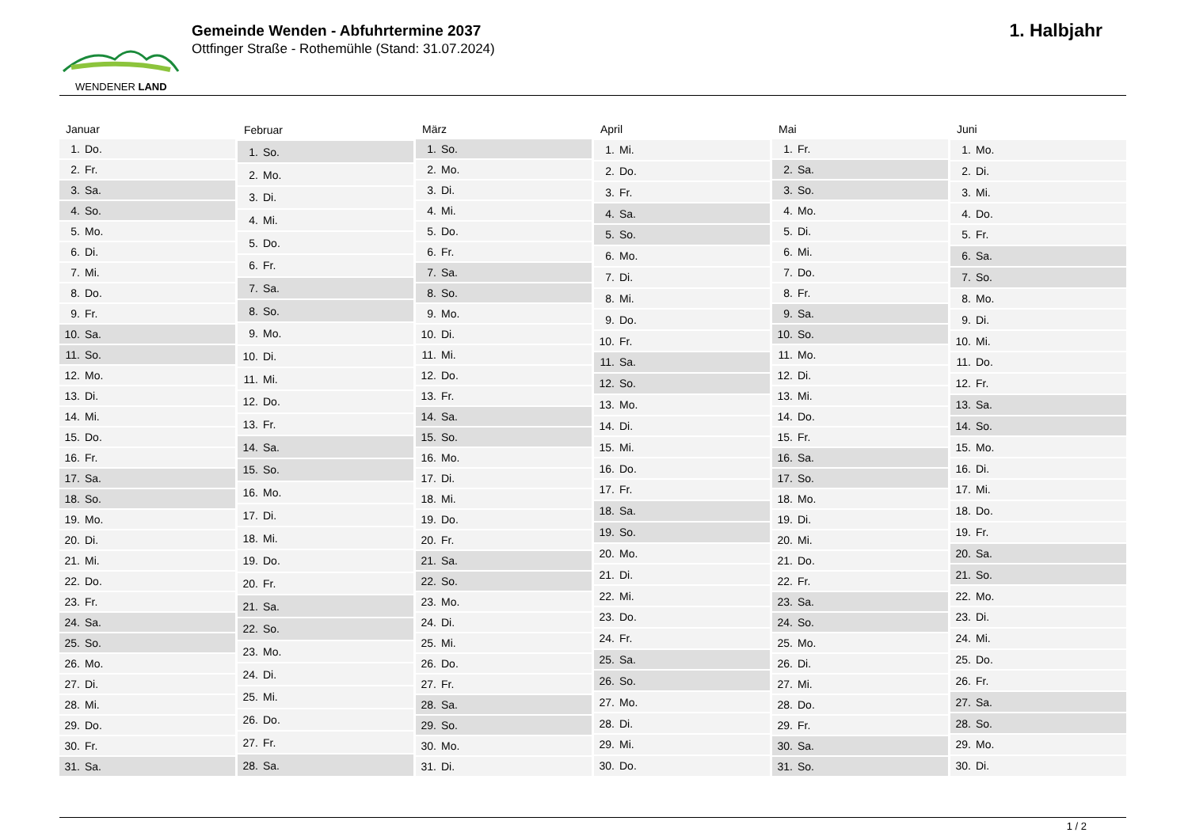WENDENER LAND
Gemeinde Wenden - Abfuhrtermine 2037
Ottfinger Straße - Rothemühle (Stand: 31.07.2024)
1. Halbjahr
| Januar | |
| --- | --- |
| 1. | Do. |
| 2. | Fr. |
| 3. | Sa. |
| 4. | So. |
| 5. | Mo. |
| 6. | Di. |
| 7. | Mi. |
| 8. | Do. |
| 9. | Fr. |
| 10. | Sa. |
| 11. | So. |
| 12. | Mo. |
| 13. | Di. |
| 14. | Mi. |
| 15. | Do. |
| 16. | Fr. |
| 17. | Sa. |
| 18. | So. |
| 19. | Mo. |
| 20. | Di. |
| 21. | Mi. |
| 22. | Do. |
| 23. | Fr. |
| 24. | Sa. |
| 25. | So. |
| 26. | Mo. |
| 27. | Di. |
| 28. | Mi. |
| 29. | Do. |
| 30. | Fr. |
| 31. | Sa. |
| Februar | |
| --- | --- |
| 1. | So. |
| 2. | Mo. |
| 3. | Di. |
| 4. | Mi. |
| 5. | Do. |
| 6. | Fr. |
| 7. | Sa. |
| 8. | So. |
| 9. | Mo. |
| 10. | Di. |
| 11. | Mi. |
| 12. | Do. |
| 13. | Fr. |
| 14. | Sa. |
| 15. | So. |
| 16. | Mo. |
| 17. | Di. |
| 18. | Mi. |
| 19. | Do. |
| 20. | Fr. |
| 21. | Sa. |
| 22. | So. |
| 23. | Mo. |
| 24. | Di. |
| 25. | Mi. |
| 26. | Do. |
| 27. | Fr. |
| 28. | Sa. |
| März | |
| --- | --- |
| 1. | So. |
| 2. | Mo. |
| 3. | Di. |
| 4. | Mi. |
| 5. | Do. |
| 6. | Fr. |
| 7. | Sa. |
| 8. | So. |
| 9. | Mo. |
| 10. | Di. |
| 11. | Mi. |
| 12. | Do. |
| 13. | Fr. |
| 14. | Sa. |
| 15. | So. |
| 16. | Mo. |
| 17. | Di. |
| 18. | Mi. |
| 19. | Do. |
| 20. | Fr. |
| 21. | Sa. |
| 22. | So. |
| 23. | Mo. |
| 24. | Di. |
| 25. | Mi. |
| 26. | Do. |
| 27. | Fr. |
| 28. | Sa. |
| 29. | So. |
| 30. | Mo. |
| 31. | Di. |
| April | |
| --- | --- |
| 1. | Mi. |
| 2. | Do. |
| 3. | Fr. |
| 4. | Sa. |
| 5. | So. |
| 6. | Mo. |
| 7. | Di. |
| 8. | Mi. |
| 9. | Do. |
| 10. | Fr. |
| 11. | Sa. |
| 12. | So. |
| 13. | Mo. |
| 14. | Di. |
| 15. | Mi. |
| 16. | Do. |
| 17. | Fr. |
| 18. | Sa. |
| 19. | So. |
| 20. | Mo. |
| 21. | Di. |
| 22. | Mi. |
| 23. | Do. |
| 24. | Fr. |
| 25. | Sa. |
| 26. | So. |
| 27. | Mo. |
| 28. | Di. |
| 29. | Mi. |
| 30. | Do. |
| Mai | |
| --- | --- |
| 1. | Fr. |
| 2. | Sa. |
| 3. | So. |
| 4. | Mo. |
| 5. | Di. |
| 6. | Mi. |
| 7. | Do. |
| 8. | Fr. |
| 9. | Sa. |
| 10. | So. |
| 11. | Mo. |
| 12. | Di. |
| 13. | Mi. |
| 14. | Do. |
| 15. | Fr. |
| 16. | Sa. |
| 17. | So. |
| 18. | Mo. |
| 19. | Di. |
| 20. | Mi. |
| 21. | Do. |
| 22. | Fr. |
| 23. | Sa. |
| 24. | So. |
| 25. | Mo. |
| 26. | Di. |
| 27. | Mi. |
| 28. | Do. |
| 29. | Fr. |
| 30. | Sa. |
| 31. | So. |
| Juni | |
| --- | --- |
| 1. | Mo. |
| 2. | Di. |
| 3. | Mi. |
| 4. | Do. |
| 5. | Fr. |
| 6. | Sa. |
| 7. | So. |
| 8. | Mo. |
| 9. | Di. |
| 10. | Mi. |
| 11. | Do. |
| 12. | Fr. |
| 13. | Sa. |
| 14. | So. |
| 15. | Mo. |
| 16. | Di. |
| 17. | Mi. |
| 18. | Do. |
| 19. | Fr. |
| 20. | Sa. |
| 21. | So. |
| 22. | Mo. |
| 23. | Di. |
| 24. | Mi. |
| 25. | Do. |
| 26. | Fr. |
| 27. | Sa. |
| 28. | So. |
| 29. | Mo. |
| 30. | Di. |
1 / 2